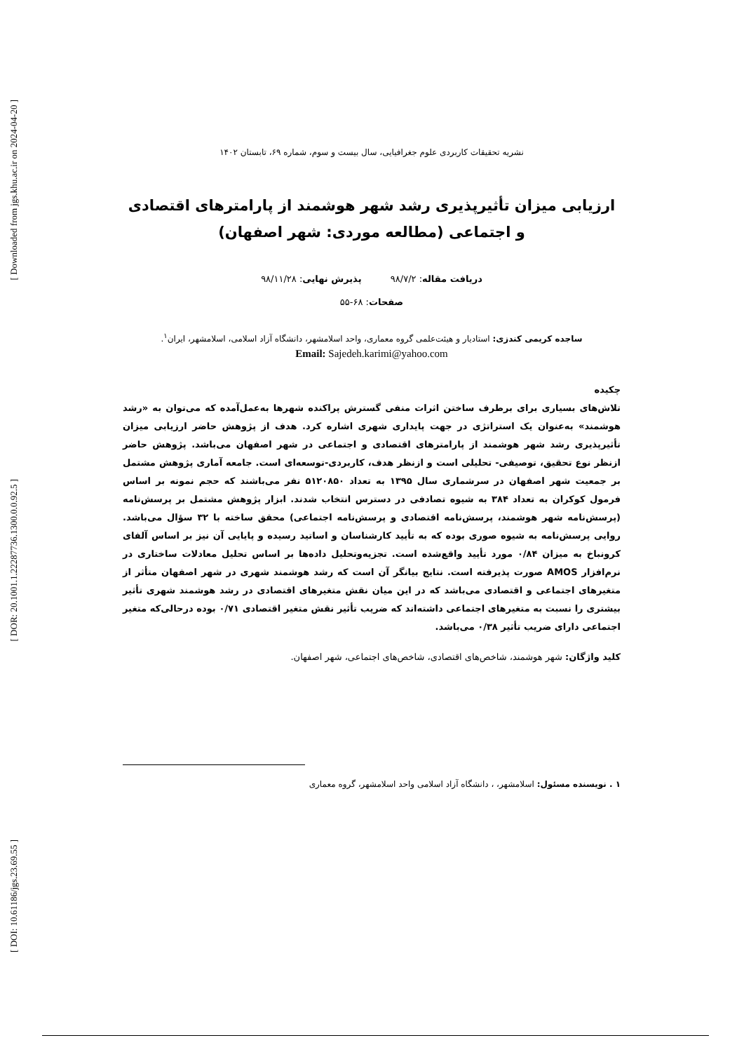[ Downloaded from jgs.khu.ac.ir on 2024-04-20 ]
[ DOR: 20.1001.1.22287736.1300.0.0.92.5 ]
[ DOI: 10.61186/jgs.23.69.55 ]
نشریه تحقیقات کاربردی علوم جغرافیایی، سال بیست و سوم، شماره ۶۹، تابستان ۱۴۰۲
ارزیابی میزان تأثیرپذیری رشد شهر هوشمند از پارامترهای اقتصادی و اجتماعی (مطالعه موردی: شهر اصفهان)
دریافت مقاله: ۹۸/۷/۲ پذیرش نهایی: ۹۸/۱۱/۲۸
صفحات: ۶۸-۵۵
ساجده کریمی کندزی: استادیار و هیئت‌علمی گروه معماری، واحد اسلامشهر، دانشگاه آزاد اسلامی، اسلامشهر، ایران<sup>۱</sup>.
Email: Sajedeh.karimi@yahoo.com
چکیده
تلاش‌های بسیاری برای برطرف ساختن اثرات منفی گسترش پراکنده شهرها به‌عمل‌آمده که می‌توان به «رشد هوشمند» به‌عنوان یک استراتژی در جهت پایداری شهری اشاره کرد. هدف از پژوهش حاضر ارزیابی میزان تأثیرپذیری رشد شهر هوشمند از پارامترهای اقتصادی و اجتماعی در شهر اصفهان می‌باشد. پژوهش حاضر ازنظر نوع تحقیق، توصیفی- تحلیلی است و ازنظر هدف، کاربردی-توسعه‌ای است. جامعه آماری پژوهش مشتمل بر جمعیت شهر اصفهان در سرشماری سال ۱۳۹۵ به تعداد ۵۱۲۰۸۵۰ نفر می‌باشند که حجم نمونه بر اساس فرمول کوکران به تعداد ۳۸۴ به شیوه تصادفی در دسترس انتخاب شدند. ابزار پژوهش مشتمل بر پرسش‌نامه (پرسش‌نامه شهر هوشمند، پرسش‌نامه اقتصادی و پرسش‌نامه اجتماعی) محقق ساخته با ۳۲ سؤال می‌باشد. روایی پرسش‌نامه به شیوه صوری بوده که به تأیید کارشناسان و اساتید رسیده و پایایی آن نیز بر اساس آلفای کرونباخ به میزان ۰/۸۴ مورد تأیید واقع‌شده است. تجزیه‌وتحلیل داده‌ها بر اساس تحلیل معادلات ساختاری در نرم‌افزار AMOS صورت پذیرفته است. نتایج بیانگر آن است که رشد هوشمند شهری در شهر اصفهان متأثر از متغیرهای اجتماعی و اقتصادی می‌باشد که در این میان نقش متغیرهای اقتصادی در رشد هوشمند شهری تأثیر بیشتری را نسبت به متغیرهای اجتماعی داشته‌اند که ضریب تأثیر نقش متغیر اقتصادی ۰/۷۱ بوده درحالی‌که متغیر اجتماعی دارای ضریب تأثیر ۰/۳۸ می‌باشد.
کلید واژگان: شهر هوشمند، شاخص‌های اقتصادی، شاخص‌های اجتماعی، شهر اصفهان.
۱ . نویسنده مسئول: اسلامشهر، ، دانشگاه آزاد اسلامی واحد اسلامشهر، گروه معماری